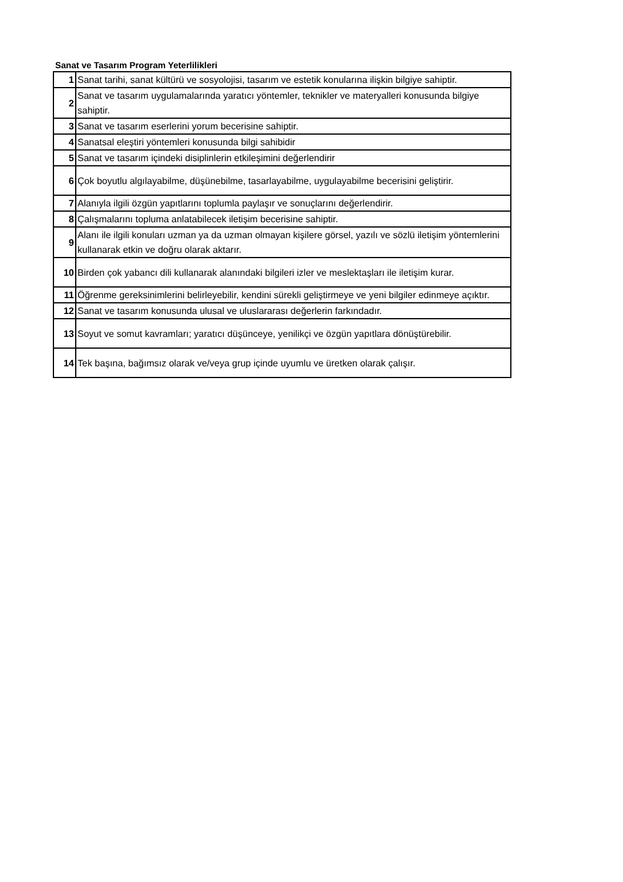Sanat ve Tasarım Program Yeterlilikleri
| 1 | Sanat tarihi, sanat kültürü ve sosyolojisi, tasarım ve estetik konularına ilişkin bilgiye sahiptir. |
| 2 | Sanat ve tasarım uygulamalarında yaratıcı yöntemler, teknikler ve materyalleri konusunda bilgiye sahiptir. |
| 3 | Sanat ve tasarım eserlerini yorum becerisine sahiptir. |
| 4 | Sanatsal eleştiri yöntemleri konusunda bilgi sahibidir |
| 5 | Sanat ve tasarım içindeki disiplinlerin etkileşimini değerlendirir |
| 6 | Çok boyutlu algılayabilme, düşünebilme, tasarlayabilme, uygulayabilme becerisini geliştirir. |
| 7 | Alanıyla ilgili özgün yapıtlarını toplumla paylaşır ve sonuçlarını değerlendirir. |
| 8 | Çalışmalarını topluma anlatabilecek iletişim becerisine sahiptir. |
| 9 | Alanı ile ilgili konuları uzman ya da uzman olmayan kişilere görsel, yazılı ve sözlü iletişim yöntemlerini kullanarak etkin ve doğru olarak aktarır. |
| 10 | Birden çok yabancı dili kullanarak alanındaki bilgileri izler ve meslektaşları ile iletişim kurar. |
| 11 | Öğrenme gereksinimlerini belirleyebilir, kendini sürekli geliştirmeye ve yeni bilgiler edinmeye açıktır. |
| 12 | Sanat ve tasarım konusunda ulusal ve uluslararası değerlerin farkındadır. |
| 13 | Soyut ve somut kavramları; yaratıcı düşünceye, yenilikçi ve özgün yapıtlara dönüştürebilir. |
| 14 | Tek başına, bağımsız olarak ve/veya grup içinde uyumlu ve üretken olarak çalışır. |